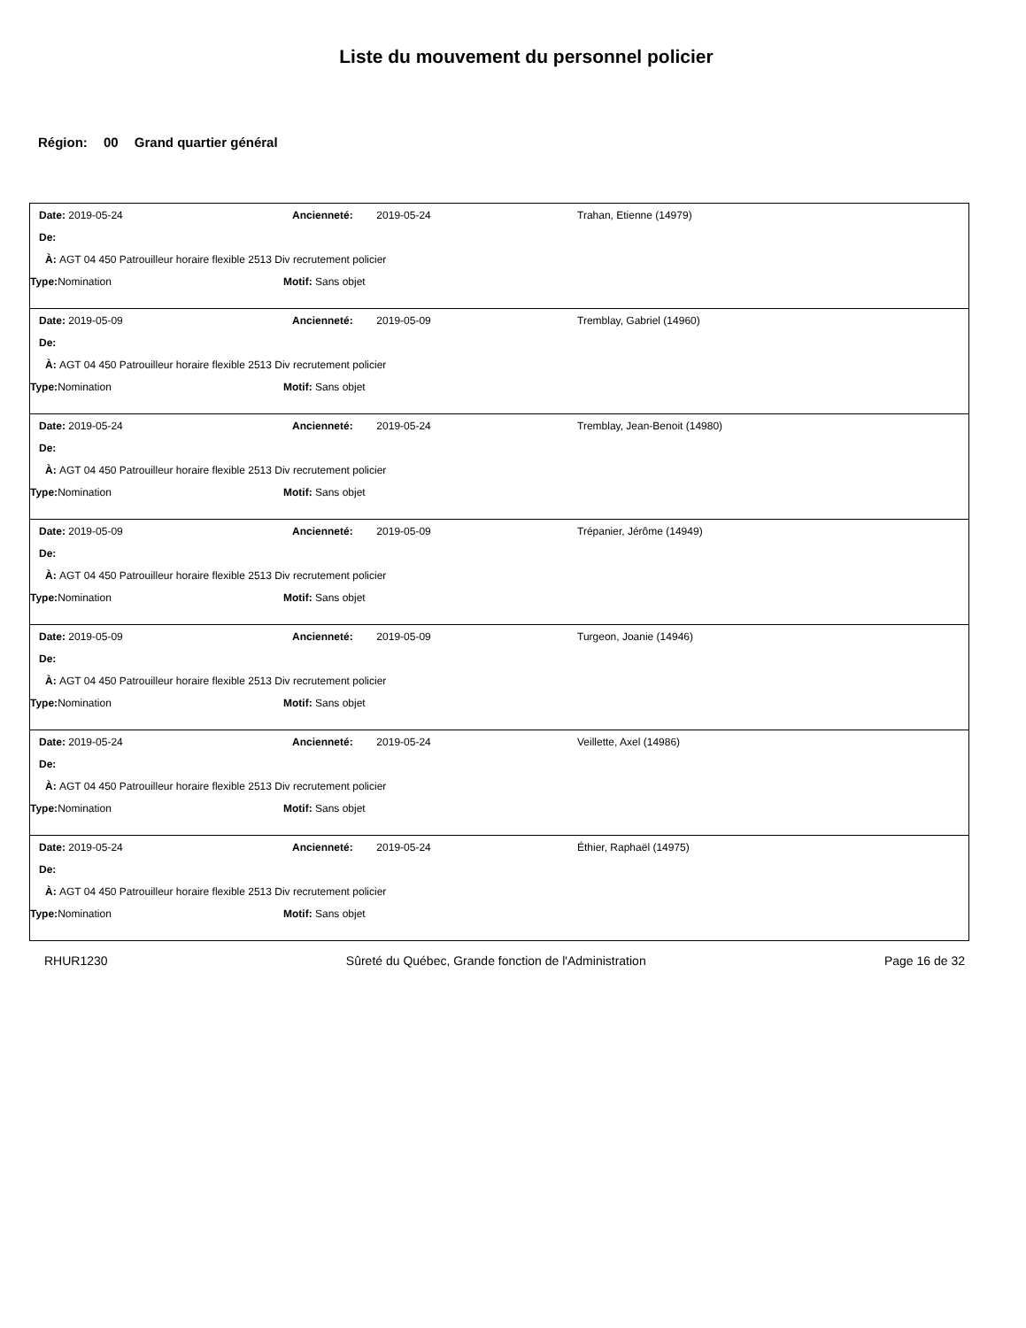Liste du mouvement du personnel policier
Région: 00 Grand quartier général
Date: 2019-05-24 Ancienneté: 2019-05-24 Trahan, Etienne (14979)
De:
À: AGT 04 450 Patrouilleur horaire flexible 2513 Div recrutement policier
Type: Nomination Motif: Sans objet
Date: 2019-05-09 Ancienneté: 2019-05-09 Tremblay, Gabriel (14960)
De:
À: AGT 04 450 Patrouilleur horaire flexible 2513 Div recrutement policier
Type: Nomination Motif: Sans objet
Date: 2019-05-24 Ancienneté: 2019-05-24 Tremblay, Jean-Benoit (14980)
De:
À: AGT 04 450 Patrouilleur horaire flexible 2513 Div recrutement policier
Type: Nomination Motif: Sans objet
Date: 2019-05-09 Ancienneté: 2019-05-09 Trépanier, Jérôme (14949)
De:
À: AGT 04 450 Patrouilleur horaire flexible 2513 Div recrutement policier
Type: Nomination Motif: Sans objet
Date: 2019-05-09 Ancienneté: 2019-05-09 Turgeon, Joanie (14946)
De:
À: AGT 04 450 Patrouilleur horaire flexible 2513 Div recrutement policier
Type: Nomination Motif: Sans objet
Date: 2019-05-24 Ancienneté: 2019-05-24 Veillette, Axel (14986)
De:
À: AGT 04 450 Patrouilleur horaire flexible 2513 Div recrutement policier
Type: Nomination Motif: Sans objet
Date: 2019-05-24 Ancienneté: 2019-05-24 Éthier, Raphaël (14975)
De:
À: AGT 04 450 Patrouilleur horaire flexible 2513 Div recrutement policier
Type: Nomination Motif: Sans objet
RHUR1230 Sûreté du Québec, Grande fonction de l'Administration Page 16 de 32